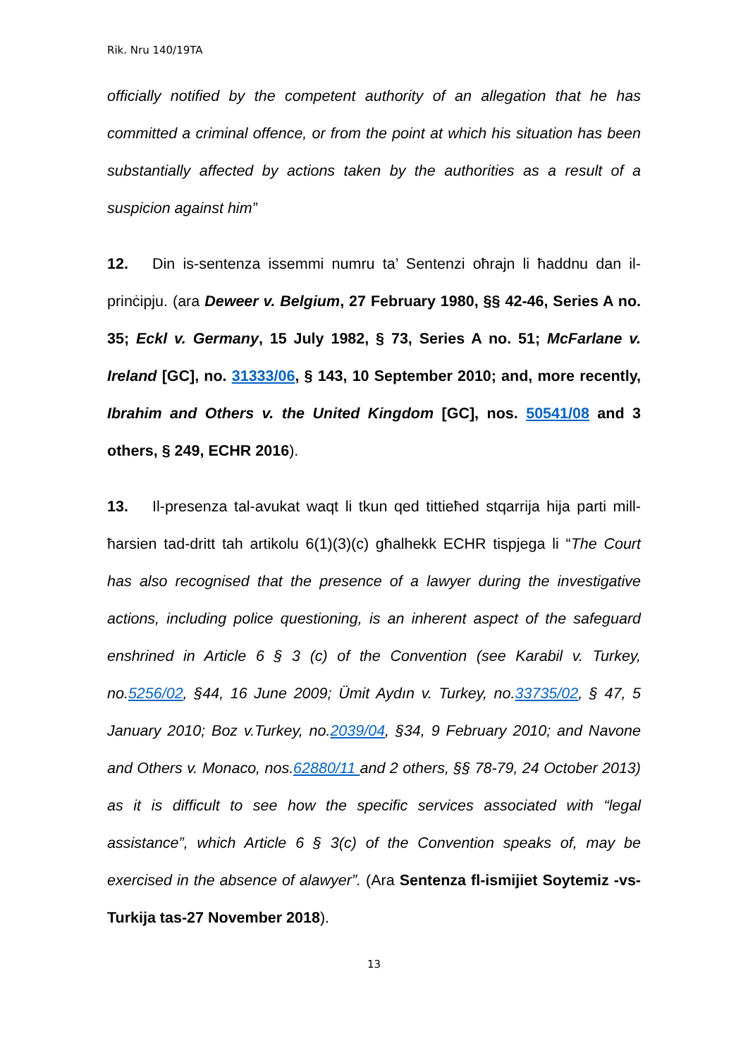Rik. Nru 140/19TA
officially notified by the competent authority of an allegation that he has committed a criminal offence, or from the point at which his situation has been substantially affected by actions taken by the authorities as a result of a suspicion against him”
12. Din is-sentenza issemmi numru ta’ Sentenzi oħrajn li ħaddnu dan il-prinċipju. (ara Deweer v. Belgium, 27 February 1980, §§ 42-46, Series A no. 35; Eckl v. Germany, 15 July 1982, § 73, Series A no. 51; McFarlane v. Ireland [GC], no. 31333/06, § 143, 10 September 2010; and, more recently, Ibrahim and Others v. the United Kingdom [GC], nos. 50541/08 and 3 others, § 249, ECHR 2016).
13. Il-presenza tal-avukat waqt li tkun qed tittieħed stqarrija hija parti mill-ħarsien tad-dritt tah artikolu 6(1)(3)(c) għalhekk ECHR tispjega li “The Court has also recognised that the presence of a lawyer during the investigative actions, including police questioning, is an inherent aspect of the safeguard enshrined in Article 6 § 3 (c) of the Convention (see Karabil v. Turkey, no.5256/02, §44, 16 June 2009; Ümit Aydın v. Turkey, no.33735/02, § 47, 5 January 2010; Boz v.Turkey, no.2039/04, §34, 9 February 2010; and Navone and Others v. Monaco, nos.62880/11 and 2 others, §§ 78-79, 24 October 2013) as it is difficult to see how the specific services associated with “legal assistance”, which Article 6 § 3(c) of the Convention speaks of, may be exercised in the absence of alawyer”. (Ara Sentenza fl-ismijiet Soytemiz -vs- Turkija tas-27 November 2018).
13